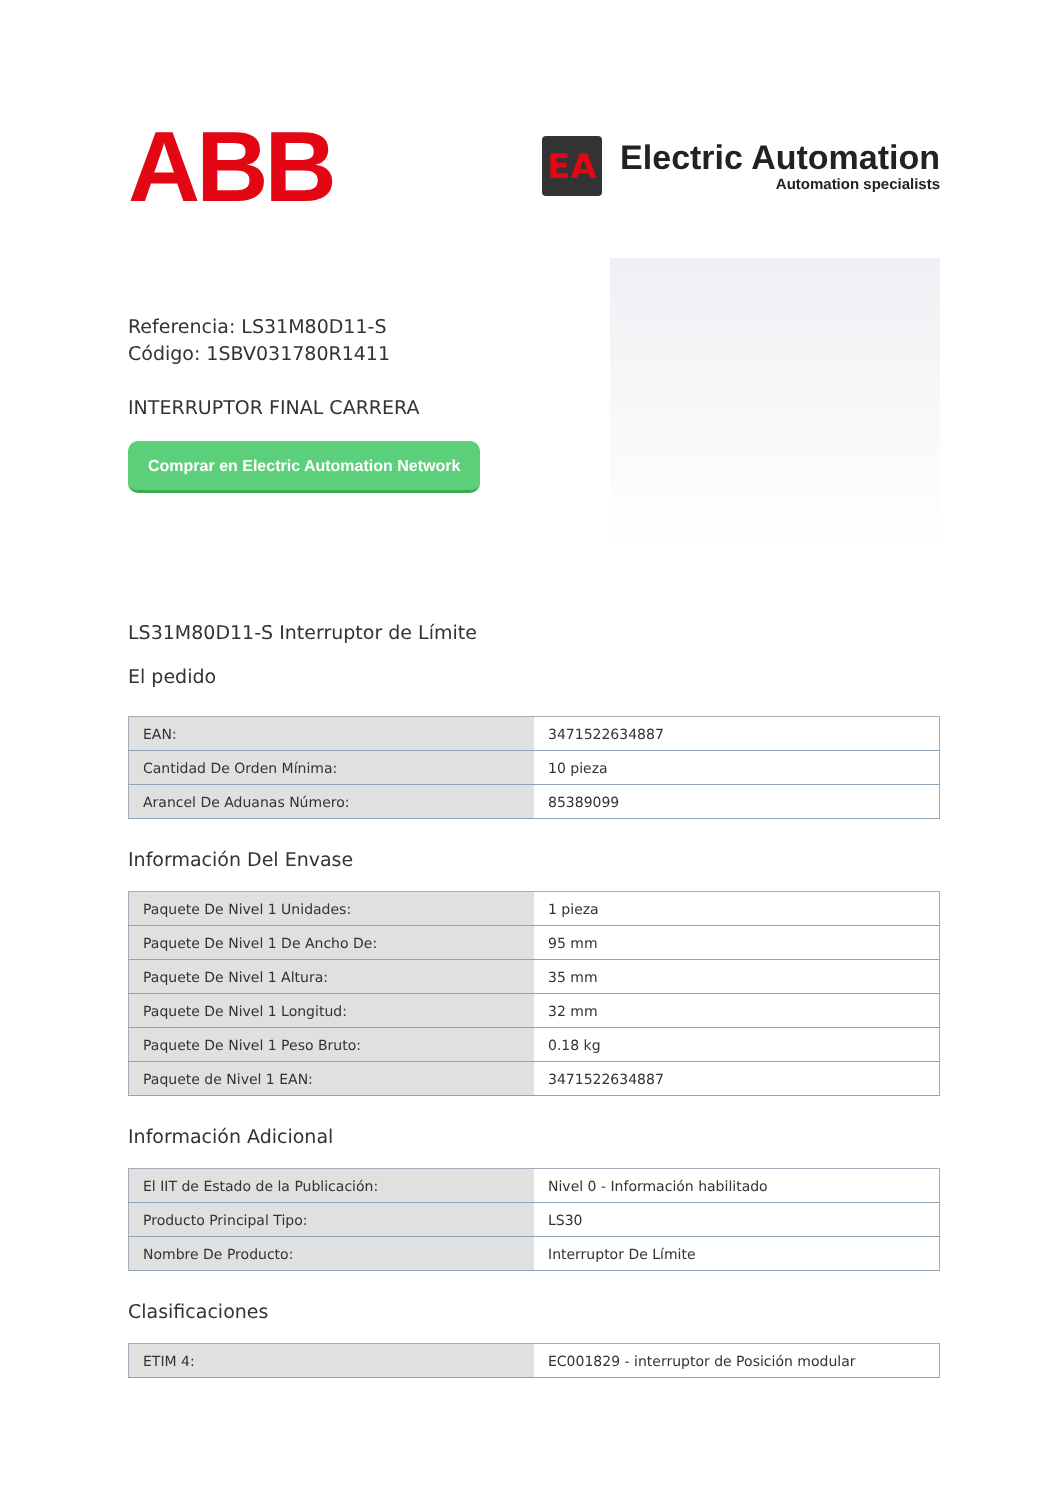ABB
EA
Electric Automation
Automation specialists
Referencia: LS31M80D11-S
Código: 1SBV031780R1411
INTERRUPTOR FINAL CARRERA
Comprar en Electric Automation Network
LS31M80D11-S Interruptor de Límite
El pedido
| EAN: | 3471522634887 |
| Cantidad De Orden Mínima: | 10 pieza |
| Arancel De Aduanas Número: | 85389099 |
Información Del Envase
| Paquete De Nivel 1 Unidades: | 1 pieza |
| Paquete De Nivel 1 De Ancho De: | 95 mm |
| Paquete De Nivel 1 Altura: | 35 mm |
| Paquete De Nivel 1 Longitud: | 32 mm |
| Paquete De Nivel 1 Peso Bruto: | 0.18 kg |
| Paquete de Nivel 1 EAN: | 3471522634887 |
Información Adicional
| El IIT de Estado de la Publicación: | Nivel 0 - Información habilitado |
| Producto Principal Tipo: | LS30 |
| Nombre De Producto: | Interruptor De Límite |
Clasificaciones
| ETIM 4: | EC001829 - interruptor de Posición modular |